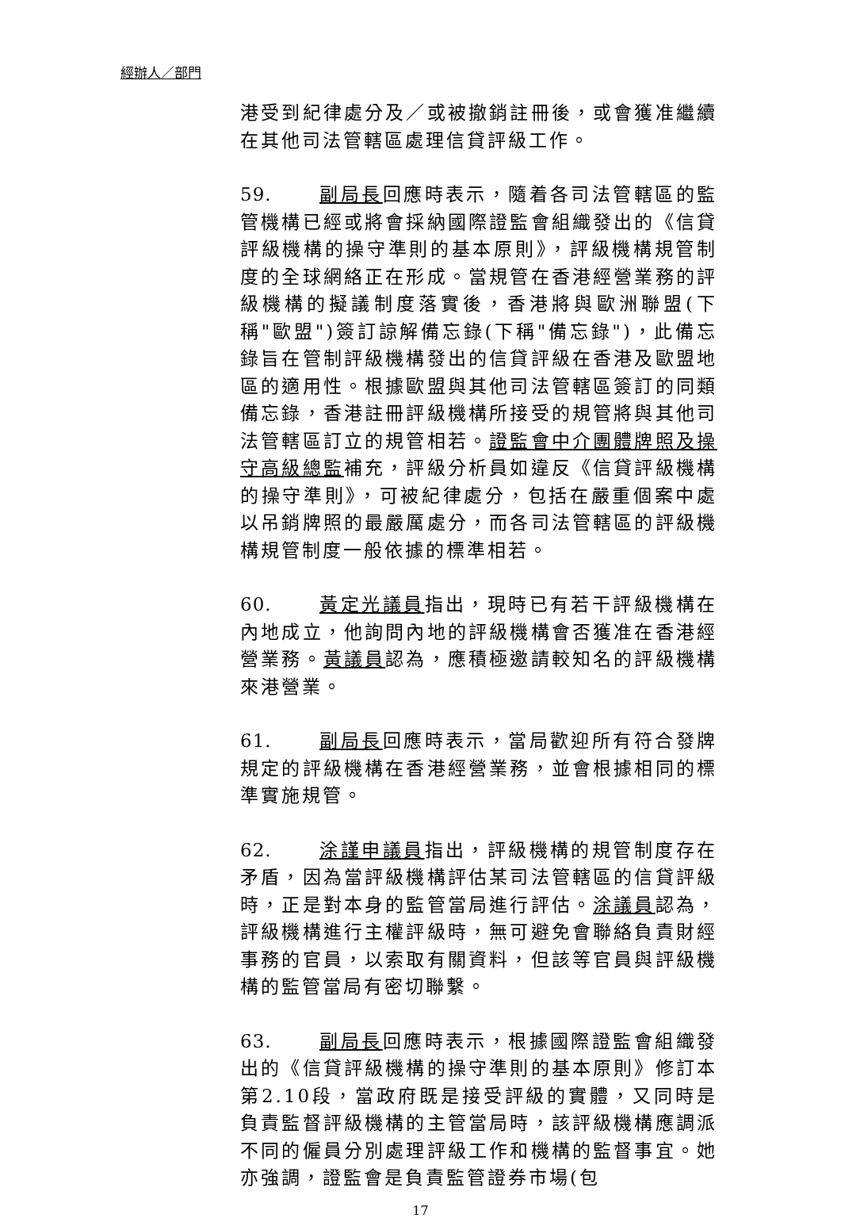經辦人／部門
港受到紀律處分及／或被撤銷註冊後，或會獲准繼續在其他司法管轄區處理信貸評級工作。
59. 副局長回應時表示，隨着各司法管轄區的監管機構已經或將會採納國際證監會組織發出的《信貸評級機構的操守準則的基本原則》，評級機構規管制度的全球網絡正在形成。當規管在香港經營業務的評級機構的擬議制度落實後，香港將與歐洲聯盟(下稱"歐盟")簽訂諒解備忘錄(下稱"備忘錄")，此備忘錄旨在管制評級機構發出的信貸評級在香港及歐盟地區的適用性。根據歐盟與其他司法管轄區簽訂的同類備忘錄，香港註冊評級機構所接受的規管將與其他司法管轄區訂立的規管相若。證監會中介團體牌照及操守高級總監補充，評級分析員如違反《信貸評級機構的操守準則》，可被紀律處分，包括在嚴重個案中處以吊銷牌照的最嚴厲處分，而各司法管轄區的評級機構規管制度一般依據的標準相若。
60. 黃定光議員指出，現時已有若干評級機構在內地成立，他詢問內地的評級機構會否獲准在香港經營業務。黃議員認為，應積極邀請較知名的評級機構來港營業。
61. 副局長回應時表示，當局歡迎所有符合發牌規定的評級機構在香港經營業務，並會根據相同的標準實施規管。
62. 涂謹申議員指出，評級機構的規管制度存在矛盾，因為當評級機構評估某司法管轄區的信貸評級時，正是對本身的監管當局進行評估。涂議員認為，評級機構進行主權評級時，無可避免會聯絡負責財經事務的官員，以索取有關資料，但該等官員與評級機構的監管當局有密切聯繫。
63. 副局長回應時表示，根據國際證監會組織發出的《信貸評級機構的操守準則的基本原則》修訂本第2.10段，當政府既是接受評級的實體，又同時是負責監督評級機構的主管當局時，該評級機構應調派不同的僱員分別處理評級工作和機構的監督事宜。她亦強調，證監會是負責監管證券市場(包
17